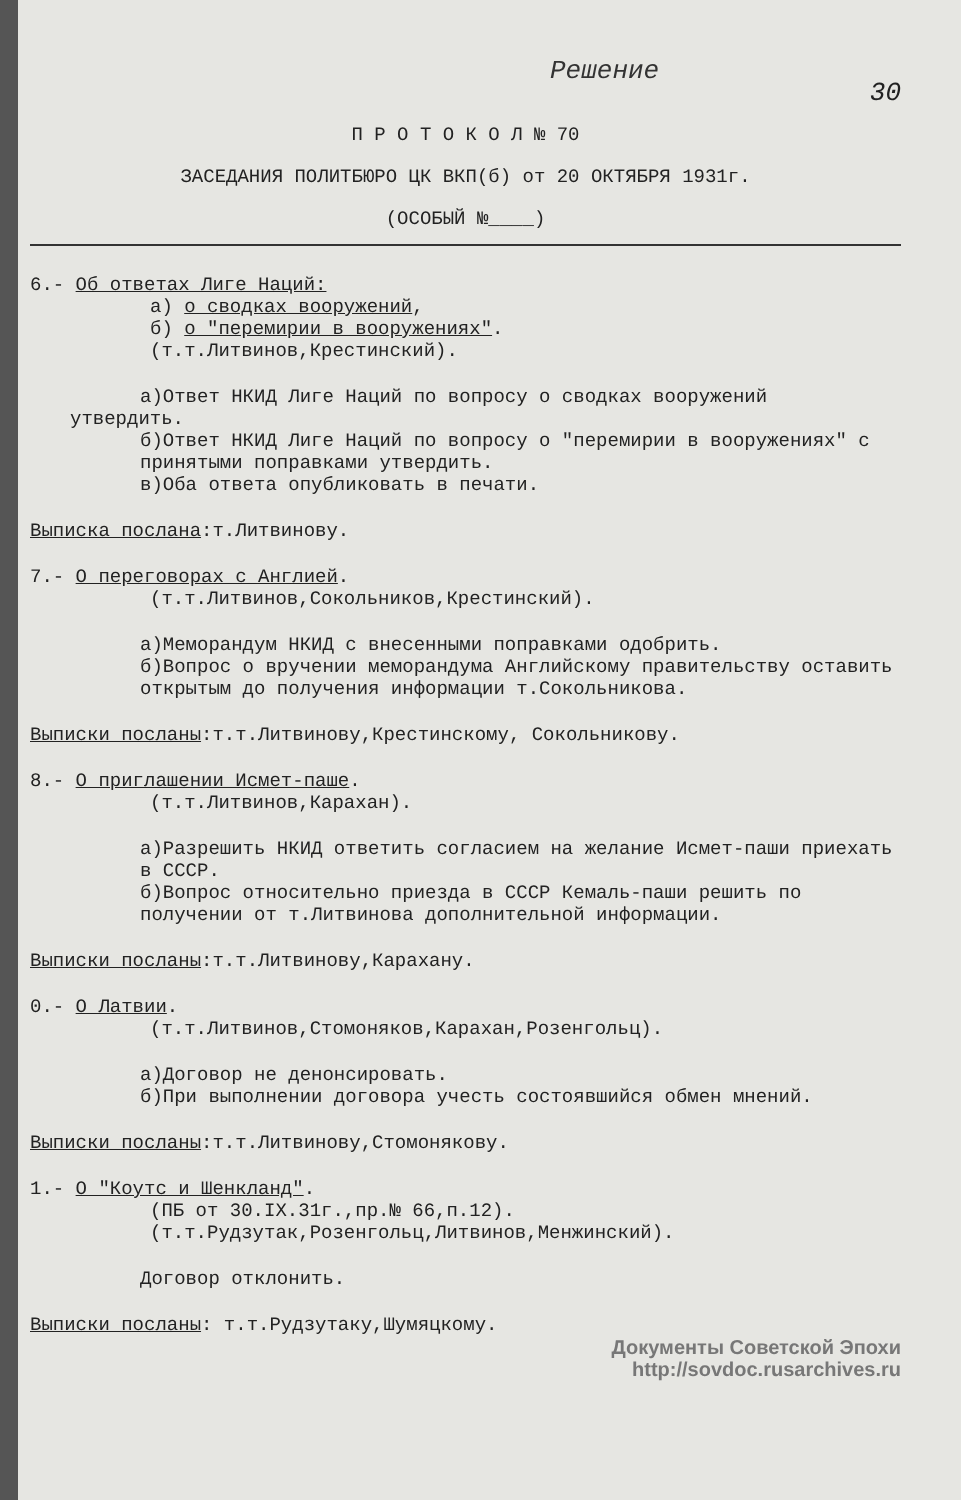Решение
30
П Р О Т О К О Л № 70
ЗАСЕДАНИЯ ПОЛИТБЮРО ЦК ВКП(б) от 20 ОКТЯБРЯ 1931г.
(ОСОБЫЙ №____)
6.- Об ответах Лиге Наций:
а) о сводках вооружений,
б) о "перемирии в вооружениях".
(т.т.Литвинов,Крестинский).
а)Ответ НКИД Лиге Наций по вопросу о сводках вооружений
утвердить.
б)Ответ НКИД Лиге Наций по вопросу о "перемирии в вооружениях" с принятыми поправками утвердить.
в)Оба ответа опубликовать в печати.
Выписка послана:т.Литвинову.
7.- О переговорах с Англией.
(т.т.Литвинов,Сокольников,Крестинский).
а)Меморандум НКИД с внесенными поправками одобрить.
б)Вопрос о вручении меморандума Английскому правительству оставить открытым до получения информации т.Сокольникова.
Выписки посланы:т.т.Литвинову,Крестинскому, Сокольникову.
8.- О приглашении Исмет-паше.
(т.т.Литвинов,Карахан).
а)Разрешить НКИД ответить согласием на желание Исмет-паши приехать в СССР.
б)Вопрос относительно приезда в СССР Кемаль-паши решить по получении от т.Литвинова дополнительной информации.
Выписки посланы:т.т.Литвинову,Карахану.
0.- О Латвии.
(т.т.Литвинов,Стомоняков,Карахан,Розенгольц).
а)Договор не денонсировать.
б)При выполнении договора учесть состоявшийся обмен мнений.
Выписки посланы:т.т.Литвинову,Стомонякову.
1.- О "Коутс и Шенкланд".
(ПБ от 30.IX.31г.,пр.№ 66,п.12).
(т.т.Рудзутак,Розенгольц,Литвинов,Менжинский).
Договор отклонить.
Выписки посланы: т.т.Рудзутаку,Шумяцкому.
Документы Советской Эпохи
http://sovdoc.rusarchives.ru